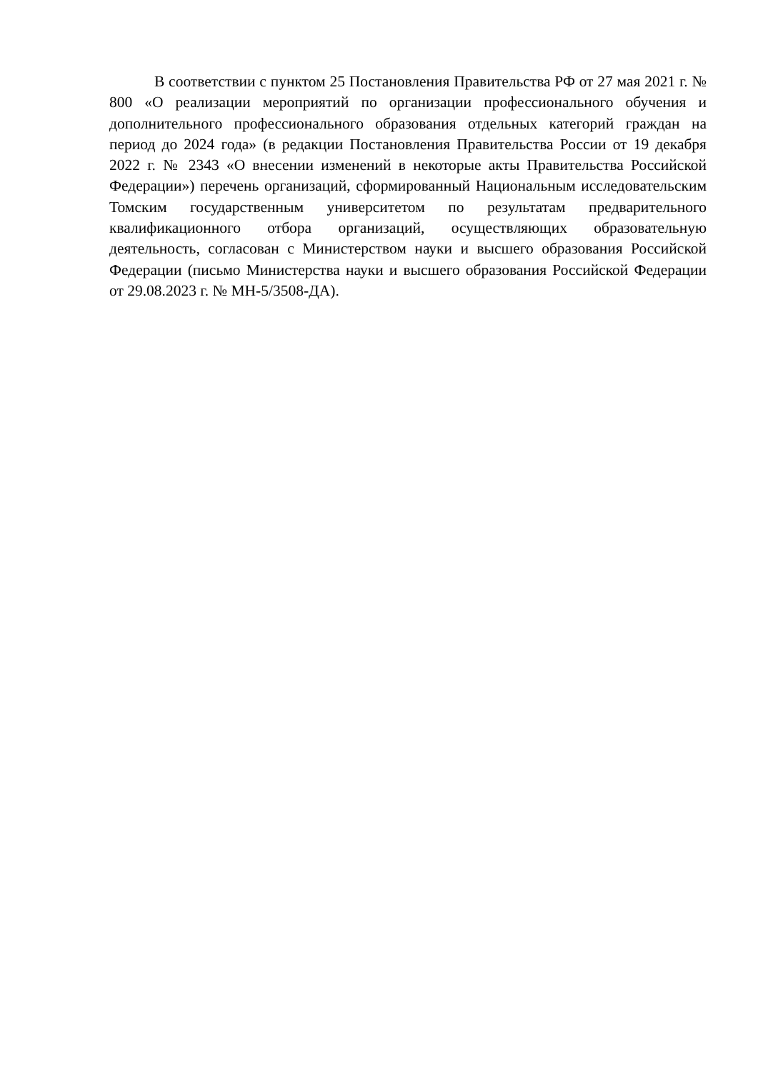В соответствии с пунктом 25 Постановления Правительства РФ от 27 мая 2021 г. № 800 «О реализации мероприятий по организации профессионального обучения и дополнительного профессионального образования отдельных категорий граждан на период до 2024 года» (в редакции Постановления Правительства России от 19 декабря 2022 г. № 2343 «О внесении изменений в некоторые акты Правительства Российской Федерации») перечень организаций, сформированный Национальным исследовательским Томским государственным университетом по результатам предварительного квалификационного отбора организаций, осуществляющих образовательную деятельность, согласован с Министерством науки и высшего образования Российской Федерации (письмо Министерства науки и высшего образования Российской Федерации от 29.08.2023 г. № МН-5/3508-ДА).